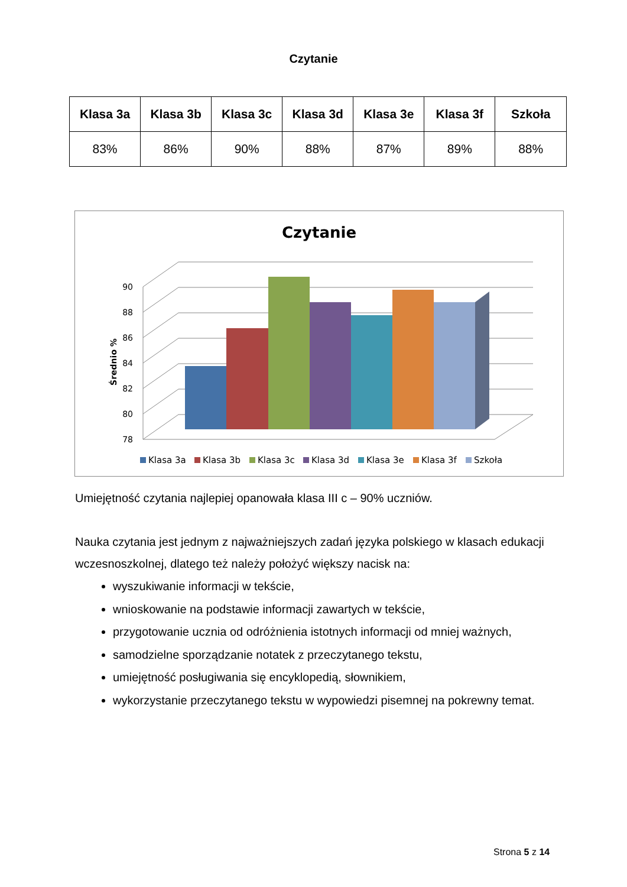Czytanie
| Klasa 3a | Klasa 3b | Klasa 3c | Klasa 3d | Klasa 3e | Klasa 3f | Szkoła |
| --- | --- | --- | --- | --- | --- | --- |
| 83% | 86% | 90% | 88% | 87% | 89% | 88% |
Czytanie
78
80
82
84
86
88
90
Średnio %
Klasa 3a
Klasa 3b
Klasa 3c
Klasa 3d
Klasa 3e
Klasa 3f
Szkoła
Umiejętność czytania najlepiej opanowała klasa III c – 90% uczniów.
Nauka czytania jest jednym z najważniejszych zadań języka polskiego w klasach edukacji wczesnoszkolnej, dlatego też należy położyć większy nacisk na:
wyszukiwanie informacji w tekście,
wnioskowanie na podstawie informacji zawartych w tekście,
przygotowanie ucznia od odróżnienia istotnych informacji od mniej ważnych,
samodzielne sporządzanie notatek z przeczytanego tekstu,
umiejętność posługiwania się encyklopedią, słownikiem,
wykorzystanie przeczytanego tekstu w wypowiedzi pisemnej na pokrewny temat.
Strona 5 z 14